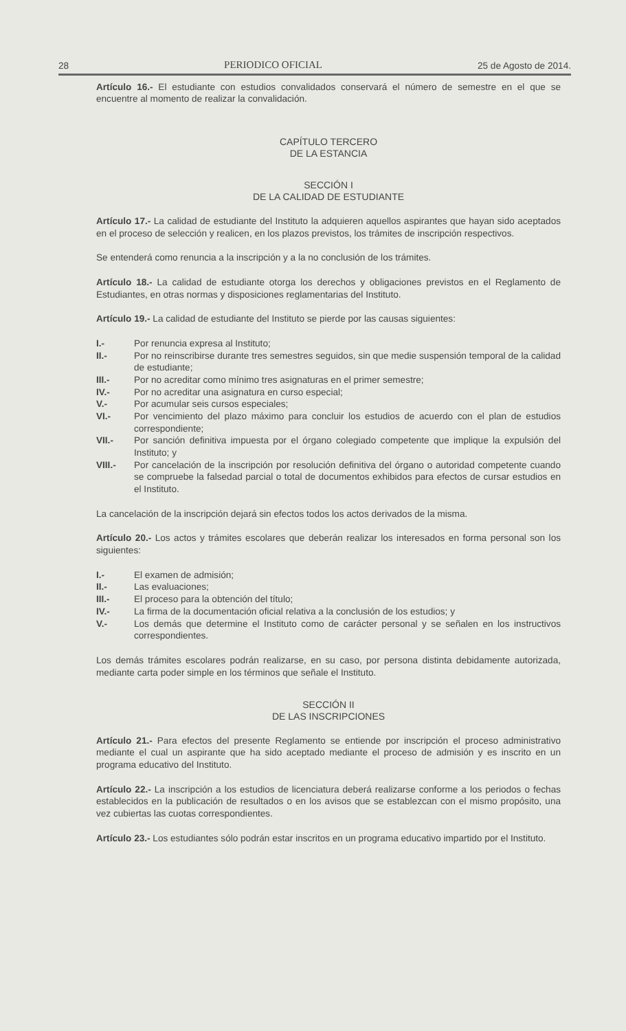28 PERIODICO OFICIAL 25 de Agosto de 2014.
Artículo 16.- El estudiante con estudios convalidados conservará el número de semestre en el que se encuentre al momento de realizar la convalidación.
CAPÍTULO TERCERO
DE LA ESTANCIA
SECCIÓN I
DE LA CALIDAD DE ESTUDIANTE
Artículo 17.- La calidad de estudiante del Instituto la adquieren aquellos aspirantes que hayan sido aceptados en el proceso de selección y realicen, en los plazos previstos, los trámites de inscripción respectivos.
Se entenderá como renuncia a la inscripción y a la no conclusión de los trámites.
Artículo 18.- La calidad de estudiante otorga los derechos y obligaciones previstos en el Reglamento de Estudiantes, en otras normas y disposiciones reglamentarias del Instituto.
Artículo 19.- La calidad de estudiante del Instituto se pierde por las causas siguientes:
I.- Por renuncia expresa al Instituto;
II.- Por no reinscribirse durante tres semestres seguidos, sin que medie suspensión temporal de la calidad de estudiante;
III.- Por no acreditar como mínimo tres asignaturas en el primer semestre;
IV.- Por no acreditar una asignatura en curso especial;
V.- Por acumular seis cursos especiales;
VI.- Por vencimiento del plazo máximo para concluir los estudios de acuerdo con el plan de estudios correspondiente;
VII.- Por sanción definitiva impuesta por el órgano colegiado competente que implique la expulsión del Instituto; y
VIII.- Por cancelación de la inscripción por resolución definitiva del órgano o autoridad competente cuando se compruebe la falsedad parcial o total de documentos exhibidos para efectos de cursar estudios en el Instituto.
La cancelación de la inscripción dejará sin efectos todos los actos derivados de la misma.
Artículo 20.- Los actos y trámites escolares que deberán realizar los interesados en forma personal son los siguientes:
I.- El examen de admisión;
II.- Las evaluaciones;
III.- El proceso para la obtención del título;
IV.- La firma de la documentación oficial relativa a la conclusión de los estudios; y
V.- Los demás que determine el Instituto como de carácter personal y se señalen en los instructivos correspondientes.
Los demás trámites escolares podrán realizarse, en su caso, por persona distinta debidamente autorizada, mediante carta poder simple en los términos que señale el Instituto.
SECCIÓN II
DE LAS INSCRIPCIONES
Artículo 21.- Para efectos del presente Reglamento se entiende por inscripción el proceso administrativo mediante el cual un aspirante que ha sido aceptado mediante el proceso de admisión y es inscrito en un programa educativo del Instituto.
Artículo 22.- La inscripción a los estudios de licenciatura deberá realizarse conforme a los periodos o fechas establecidos en la publicación de resultados o en los avisos que se establezcan con el mismo propósito, una vez cubiertas las cuotas correspondientes.
Artículo 23.- Los estudiantes sólo podrán estar inscritos en un programa educativo impartido por el Instituto.